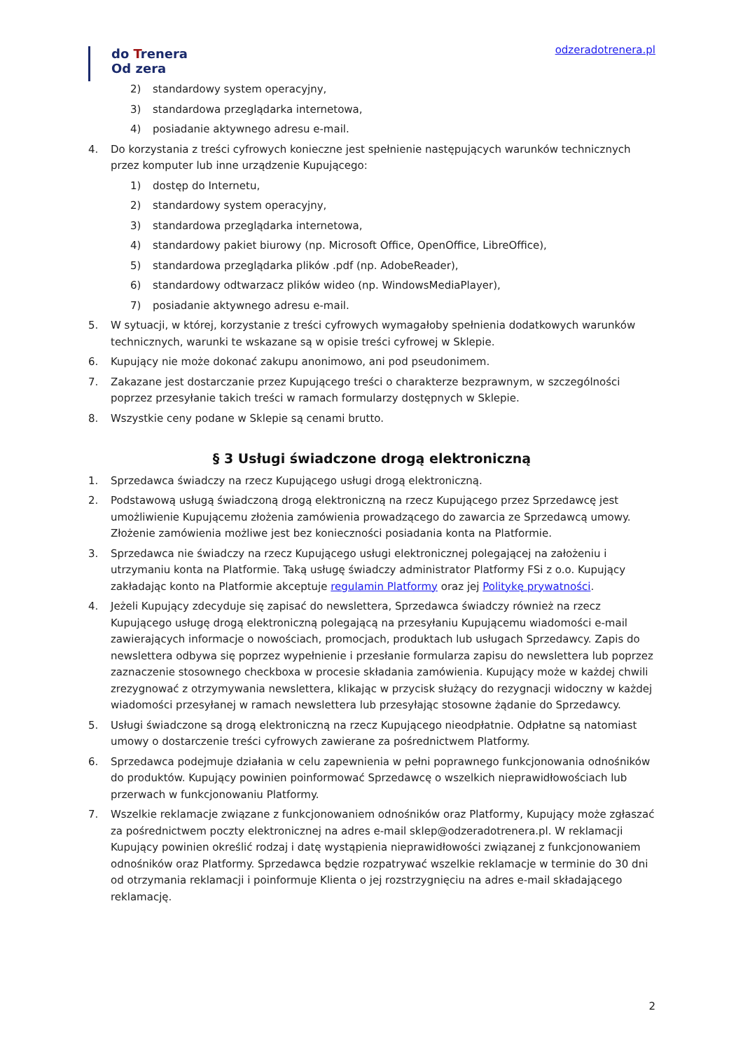do Trenera
Od zera
odzeradotrenera.pl
2) standardowy system operacyjny,
3) standardowa przeglądarka internetowa,
4) posiadanie aktywnego adresu e-mail.
4. Do korzystania z treści cyfrowych konieczne jest spełnienie następujących warunków technicznych przez komputer lub inne urządzenie Kupującego:
1) dostęp do Internetu,
2) standardowy system operacyjny,
3) standardowa przeglądarka internetowa,
4) standardowy pakiet biurowy (np. Microsoft Office, OpenOffice, LibreOffice),
5) standardowa przeglądarka plików .pdf (np. AdobeReader),
6) standardowy odtwarzacz plików wideo (np. WindowsMediaPlayer),
7) posiadanie aktywnego adresu e-mail.
5. W sytuacji, w której, korzystanie z treści cyfrowych wymagałoby spełnienia dodatkowych warunków technicznych, warunki te wskazane są w opisie treści cyfrowej w Sklepie.
6. Kupujący nie może dokonać zakupu anonimowo, ani pod pseudonimem.
7. Zakazane jest dostarczanie przez Kupującego treści o charakterze bezprawnym, w szczególności poprzez przesyłanie takich treści w ramach formularzy dostępnych w Sklepie.
8. Wszystkie ceny podane w Sklepie są cenami brutto.
§ 3 Usługi świadczone drogą elektroniczną
1. Sprzedawca świadczy na rzecz Kupującego usługi drogą elektroniczną.
2. Podstawową usługą świadczoną drogą elektroniczną na rzecz Kupującego przez Sprzedawcę jest umożliwienie Kupującemu złożenia zamówienia prowadzącego do zawarcia ze Sprzedawcą umowy. Złożenie zamówienia możliwe jest bez konieczności posiadania konta na Platformie.
3. Sprzedawca nie świadczy na rzecz Kupującego usługi elektronicznej polegającej na założeniu i utrzymaniu konta na Platformie. Taką usługę świadczy administrator Platformy FSi z o.o. Kupujący zakładając konto na Platformie akceptuje regulamin Platformy oraz jej Politykę prywatności.
4. Jeżeli Kupujący zdecyduje się zapisać do newslettera, Sprzedawca świadczy również na rzecz Kupującego usługę drogą elektroniczną polegającą na przesyłaniu Kupującemu wiadomości e-mail zawierających informacje o nowościach, promocjach, produktach lub usługach Sprzedawcy. Zapis do newslettera odbywa się poprzez wypełnienie i przesłanie formularza zapisu do newslettera lub poprzez zaznaczenie stosownego checkboxa w procesie składania zamówienia. Kupujący może w każdej chwili zrezygnować z otrzymywania newslettera, klikając w przycisk służący do rezygnacji widoczny w każdej wiadomości przesyłanej w ramach newslettera lub przesyłając stosowne żądanie do Sprzedawcy.
5. Usługi świadczone są drogą elektroniczną na rzecz Kupującego nieodpłatnie. Odpłatne są natomiast umowy o dostarczenie treści cyfrowych zawierane za pośrednictwem Platformy.
6. Sprzedawca podejmuje działania w celu zapewnienia w pełni poprawnego funkcjonowania odnośników do produktów. Kupujący powinien poinformować Sprzedawcę o wszelkich nieprawidłowościach lub przerwach w funkcjonowaniu Platformy.
7. Wszelkie reklamacje związane z funkcjonowaniem odnośników oraz Platformy, Kupujący może zgłaszać za pośrednictwem poczty elektronicznej na adres e-mail sklep@odzeradotrenera.pl. W reklamacji Kupujący powinien określić rodzaj i datę wystąpienia nieprawidłowości związanej z funkcjonowaniem odnośników oraz Platformy. Sprzedawca będzie rozpatrywać wszelkie reklamacje w terminie do 30 dni od otrzymania reklamacji i poinformuje Klienta o jej rozstrzygnięciu na adres e-mail składającego reklamację.
2